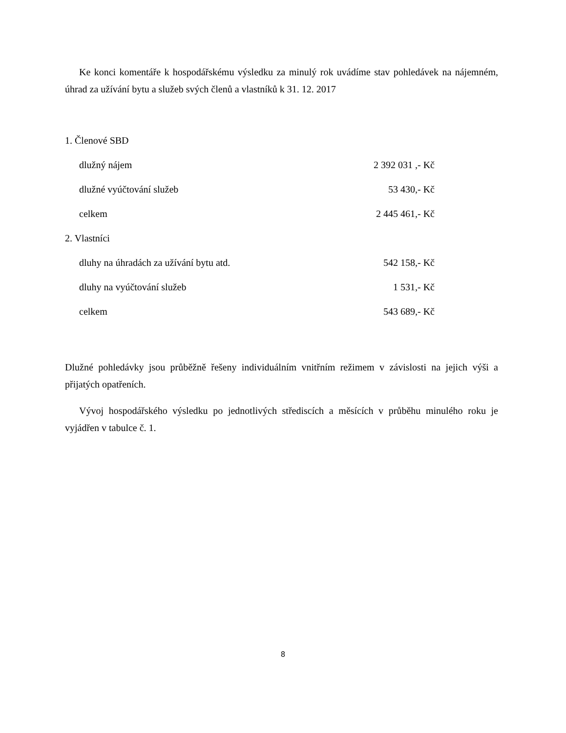Ke konci komentáře k hospodářskému výsledku za minulý rok uvádíme stav pohledávek na nájemném, úhrad za užívání bytu a služeb svých členů a vlastníků k 31. 12. 2017
| 1. Členové SBD | |
| dlužný nájem | 2 392 031 ,- Kč |
| dlužné vyúčtování služeb | 53 430,- Kč |
| celkem | 2 445 461,- Kč |
| 2. Vlastníci | |
| dluhy na úhradách za užívání bytu atd. | 542 158,- Kč |
| dluhy na vyúčtování služeb | 1 531,- Kč |
| celkem | 543 689,- Kč |
Dlužné pohledávky jsou průběžně řešeny individuálním vnitřním režimem v závislosti na jejich výši a přijatých opatřeních.
Vývoj hospodářského výsledku po jednotlivých střediscích a měsících v průběhu minulého roku je vyjádřen v tabulce č. 1.
8